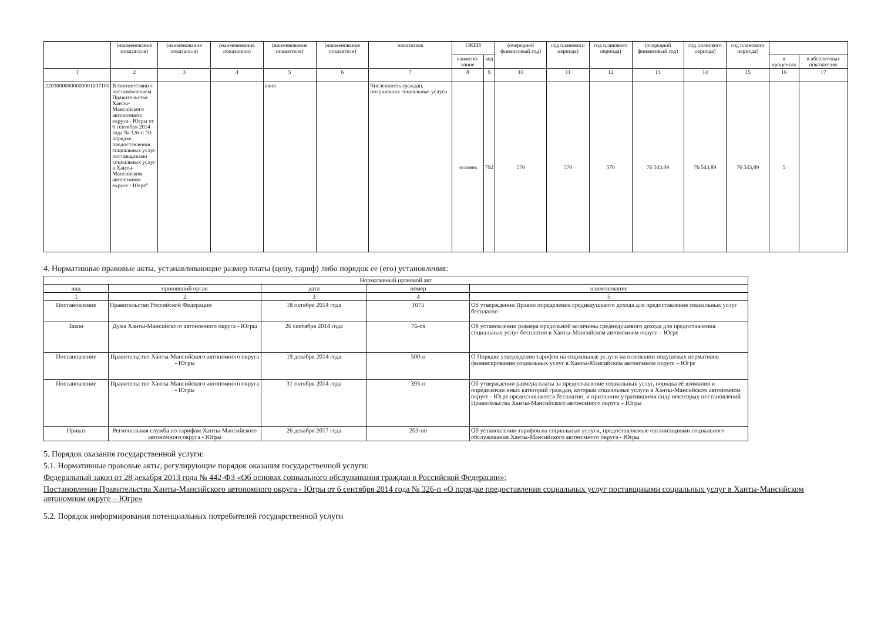| | (наименование показателя) | (наименование показателя) | (наименование показателя) | (наименование показателя) | (наименование показателя) | показателя | ОКЕИ | | (очередной финансовый год) | год планового периода) | год планового периода) | (очередной финансовый год) | год планового периода) | год планового периода) | | |
| --- | --- | --- | --- | --- | --- | --- | --- | --- | --- | --- | --- | --- | --- | --- | --- | --- |
| | | | | | | | наимено-вание | код | | | | | | | в процентах | в абсолютных показателях |
| 1 | 2 | 3 | 4 | 5 | 6 | 7 | 8 | 9 | 10 | 11 | 12 | 13 | 14 | 15 | 16 | 17 |
| 22030000000000001007100 | В соответствии с постановлением Правительства Ханты-Мансийского автономного округа - Югры от 6 сентября 2014 года № 326-п "О порядке предоставления социальных услуг поставщиками социальных услуг в Ханты-Мансийском автономном округе - Югре" | | | очно | | Численность граждан, получивших социальные услуги | человек | 792 | 570 | 570 | 570 | 76 543,89 | 76 543,89 | 76 543,89 | 5 | |
4. Нормативные правовые акты, устанавливающие размер платы (цену, тариф) либо порядок ее (его) установления:
| Нормативный правовой акт | | | | |
| --- | --- | --- | --- | --- |
| вид | принявший орган | дата | номер | наименование |
| 1 | 2 | 3 | 4 | 5 |
| Постановление | Правительство Российской Федерации | 18 октября 2014 года | 1075 | Об утверждении Правил определения среднедушевого дохода для предоставления социальных услуг бесплатно |
| Закон | Дума Ханты-Мансийского автономного округа - Югры | 26 сентября 2014 года | 76-оз | Об установлении размера предельной величины среднедушевого дохода для предоставления социальных услуг бесплатно в Ханты-Мансийском автономном округе – Югре |
| Постановление | Правительство Ханты-Мансийского автономного округа - Югры | 19 декабря 2014 года | 500-п | О Порядке утверждения тарифов на социальные услуги на основании подушевых нормативов финансирования социальных услуг в Ханты-Мансийском автономном округе – Югре |
| Постановление | Правительство Ханты-Мансийского автономного округа - Югры | 31 октября 2014 года | 393-п | Об утверждении размера платы за предоставление социальных услуг, порядка её взимания и определении иных категорий граждан, которым социальные услуги в Ханты-Мансийском автономном округе - Югре предоставляются бесплатно, и признании утратившими силу некоторых постановлений Правительства Ханты-Мансийского автономного округа – Югры |
| Приказ | Региональная служба по тарифам Ханты-Мансийского автономного округа - Югры | 26 декабря 2017 года | 203-нп | Об установлении тарифов на социальные услуги, предоставляемые организациями социального обслуживания Ханты-Мансийского автономного округа - Югры |
5. Порядок оказания государственной услуги:
5.1. Нормативные правовые акты, регулирующие порядок оказания государственной услуги:
Федеральный закон от 28 декабря 2013 года № 442-ФЗ «Об основах социального обслуживания граждан в Российской Федерации»;
Постановление Правительства Ханты-Мансийского автономного округа - Югры от 6 сентября 2014 года № 326-п «О порядке предоставления социальных услуг поставщиками социальных услуг в Ханты-Мансийском автономном округе – Югре»
5.2. Порядок информирования потенциальных потребителей государственной услуги